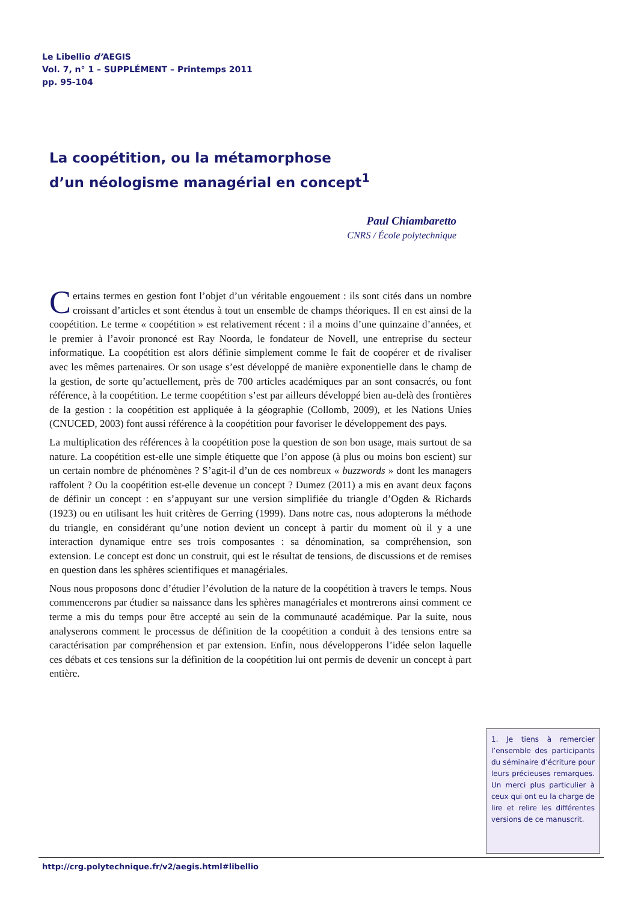Le Libellio d’AEGIS
Vol. 7, n° 1 – SUPPLÉMENT – Printemps 2011
pp. 95-104
La coopétition, ou la métamorphose
d’un néologisme managérial en concept<sup>1</sup>
Paul Chiambaretto
CNRS / École polytechnique
Certains termes en gestion font l’objet d’un véritable engouement : ils sont cités dans un nombre croissant d’articles et sont étendus à tout un ensemble de champs théoriques. Il en est ainsi de la coopétition. Le terme « coopétition » est relativement récent : il a moins d’une quinzaine d’années, et le premier à l’avoir prononcé est Ray Noorda, le fondateur de Novell, une entreprise du secteur informatique. La coopétition est alors définie simplement comme le fait de coopérer et de rivaliser avec les mêmes partenaires. Or son usage s’est développé de manière exponentielle dans le champ de la gestion, de sorte qu’actuellement, près de 700 articles académiques par an sont consacrés, ou font référence, à la coopétition. Le terme coopétition s’est par ailleurs développé bien au-delà des frontières de la gestion : la coopétition est appliquée à la géographie (Collomb, 2009), et les Nations Unies (CNUCED, 2003) font aussi référence à la coopétition pour favoriser le développement des pays.
La multiplication des références à la coopétition pose la question de son bon usage, mais surtout de sa nature. La coopétition est-elle une simple étiquette que l’on appose (à plus ou moins bon escient) sur un certain nombre de phénomènes ? S’agit-il d’un de ces nombreux « buzzwords » dont les managers raffolent ? Ou la coopétition est-elle devenue un concept ? Dumez (2011) a mis en avant deux façons de définir un concept : en s’appuyant sur une version simplifiée du triangle d’Ogden & Richards (1923) ou en utilisant les huit critères de Gerring (1999). Dans notre cas, nous adopterons la méthode du triangle, en considérant qu’une notion devient un concept à partir du moment où il y a une interaction dynamique entre ses trois composantes : sa dénomination, sa compréhension, son extension. Le concept est donc un construit, qui est le résultat de tensions, de discussions et de remises en question dans les sphères scientifiques et managériales.
Nous nous proposons donc d’étudier l’évolution de la nature de la coopétition à travers le temps. Nous commencerons par étudier sa naissance dans les sphères managériales et montrerons ainsi comment ce terme a mis du temps pour être accepté au sein de la communauté académique. Par la suite, nous analyserons comment le processus de définition de la coopétition a conduit à des tensions entre sa caractérisation par compréhension et par extension. Enfin, nous développerons l’idée selon laquelle ces débats et ces tensions sur la définition de la coopétition lui ont permis de devenir un concept à part entière.
1. Je tiens à remercier l’ensemble des participants du séminaire d’écriture pour leurs précieuses remarques. Un merci plus particulier à ceux qui ont eu la charge de lire et relire les différentes versions de ce manuscrit.
http://crg.polytechnique.fr/v2/aegis.html#libellio